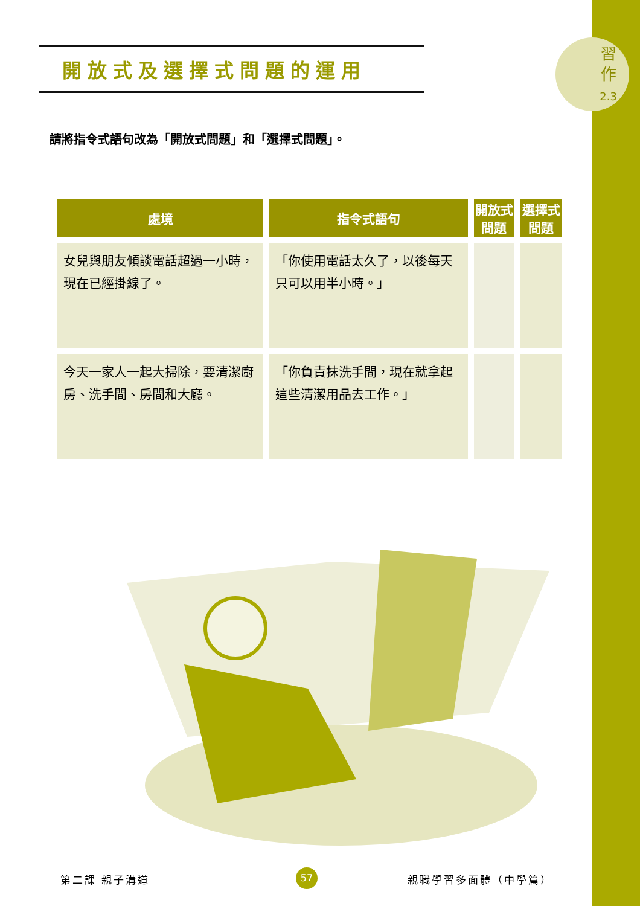習
作
2.3
開放式及選擇式問題的運用
請將指令式語句改為「開放式問題」和「選擇式問題」。
| 處境 | 指令式語句 | 開放式問題 | 選擇式問題 |
| --- | --- | --- | --- |
| 女兒與朋友傾談電話超過一小時，現在已經掛線了。 | 「你使用電話太久了，以後每天只可以用半小時。」 | | |
| 今天一家人一起大掃除，要清潔廚房、洗手間、房間和大廳。 | 「你負責抹洗手間，現在就拿起這些清潔用品去工作。」 | | |
第二課 親子溝道 57 親職學習多面體（中學篇）